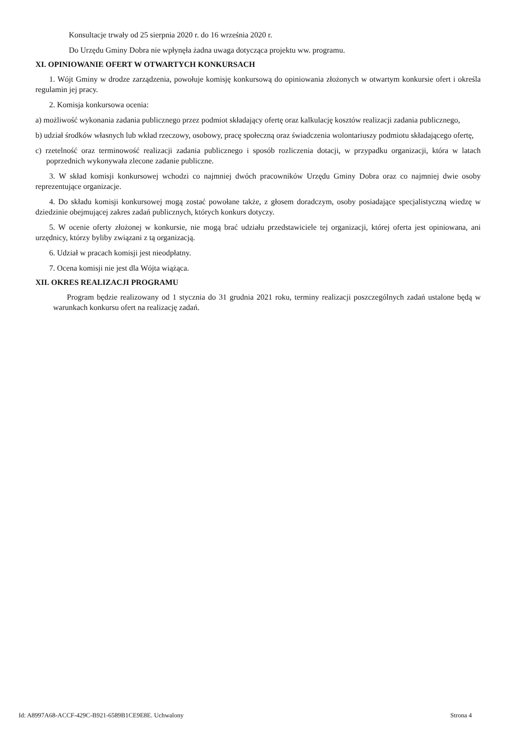Konsultacje trwały od 25 sierpnia 2020 r. do 16 września 2020 r.
Do Urzędu Gminy Dobra nie wpłynęła żadna uwaga dotycząca projektu ww. programu.
XI. OPINIOWANIE OFERT W OTWARTYCH KONKURSACH
1. Wójt Gminy w drodze zarządzenia, powołuje komisję konkursową do opiniowania złożonych w otwartym konkursie ofert i określa regulamin jej pracy.
2. Komisja konkursowa ocenia:
a) możliwość wykonania zadania publicznego przez podmiot składający ofertę oraz kalkulację kosztów realizacji zadania publicznego,
b) udział środków własnych lub wkład rzeczowy, osobowy, pracę społeczną oraz świadczenia wolontariuszy podmiotu składającego ofertę,
c) rzetelność oraz terminowość realizacji zadania publicznego i sposób rozliczenia dotacji, w przypadku organizacji, która w latach poprzednich wykonywała zlecone zadanie publiczne.
3. W skład komisji konkursowej wchodzi co najmniej dwóch pracowników Urzędu Gminy Dobra oraz co najmniej dwie osoby reprezentujące organizacje.
4. Do składu komisji konkursowej mogą zostać powołane także, z głosem doradczym, osoby posiadające specjalistyczną wiedzę w dziedzinie obejmującej zakres zadań publicznych, których konkurs dotyczy.
5. W ocenie oferty złożonej w konkursie, nie mogą brać udziału przedstawiciele tej organizacji, której oferta jest opiniowana, ani urzędnicy, którzy byliby związani z tą organizacją.
6. Udział w pracach komisji jest nieodpłatny.
7. Ocena komisji nie jest dla Wójta wiążąca.
XII. OKRES REALIZACJI PROGRAMU
Program będzie realizowany od 1 stycznia do 31 grudnia 2021 roku, terminy realizacji poszczególnych zadań ustalone będą w warunkach konkursu ofert na realizację zadań.
Id: A8997A68-ACCF-429C-B921-6589B1CE9E8E. Uchwalony Strona 4